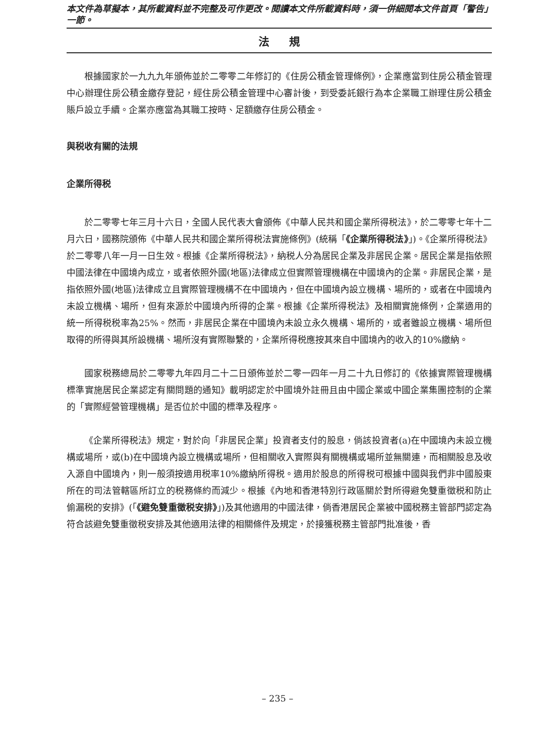本文件為草擬本，其所載資料並不完整及可作更改。閱讀本文件所載資料時，須一併細閱本文件首頁「警告」一節。
法規
根據國家於一九九九年頒佈並於二零零二年修訂的《住房公積金管理條例》，企業應當到住房公積金管理中心辦理住房公積金繳存登記，經住房公積金管理中心審計後，到受委託銀行為本企業職工辦理住房公積金賬戶設立手續。企業亦應當為其職工按時、足額繳存住房公積金。
與税收有關的法規
企業所得税
於二零零七年三月十六日，全國人民代表大會頒佈《中華人民共和國企業所得税法》，於二零零七年十二月六日，國務院頒佈《中華人民共和國企業所得税法實施條例》(統稱「《企業所得税法》」)。《企業所得税法》於二零零八年一月一日生效。根據《企業所得税法》，納税人分為居民企業及非居民企業。居民企業是指依照中國法律在中國境內成立，或者依照外國(地區)法律成立但實際管理機構在中國境內的企業。非居民企業，是指依照外國(地區)法律成立且實際管理機構不在中國境內，但在中國境內設立機構、場所的，或者在中國境內未設立機構、場所，但有來源於中國境內所得的企業。根據《企業所得税法》及相關實施條例，企業適用的統一所得税税率為25%。然而，非居民企業在中國境內未設立永久機構、場所的，或者雖設立機構、場所但取得的所得與其所設機構、場所沒有實際聯繫的，企業所得税應按其來自中國境內的收入的10%繳納。
國家税務總局於二零零九年四月二十二日頒佈並於二零一四年一月二十九日修訂的《依據實際管理機構標準實施居民企業認定有關問題的通知》載明認定於中國境外註冊且由中國企業或中國企業集團控制的企業的「實際經營管理機構」是否位於中國的標準及程序。
《企業所得税法》規定，對於向「非居民企業」投資者支付的股息，倘該投資者(a)在中國境內未設立機構或場所，或(b)在中國境內設立機構或場所，但相關收入實際與有關機構或場所並無關連，而相關股息及收入源自中國境內，則一般須按適用税率10%繳納所得税。適用於股息的所得税可根據中國與我們非中國股東所在的司法管轄區所訂立的税務條約而減少。根據《內地和香港特別行政區關於對所得避免雙重徵税和防止偷漏税的安排》(「《避免雙重徵税安排》」)及其他適用的中國法律，倘香港居民企業被中國税務主管部門認定為符合該避免雙重徵税安排及其他適用法律的相關條件及規定，於接獲税務主管部門批准後，香
– 235 –